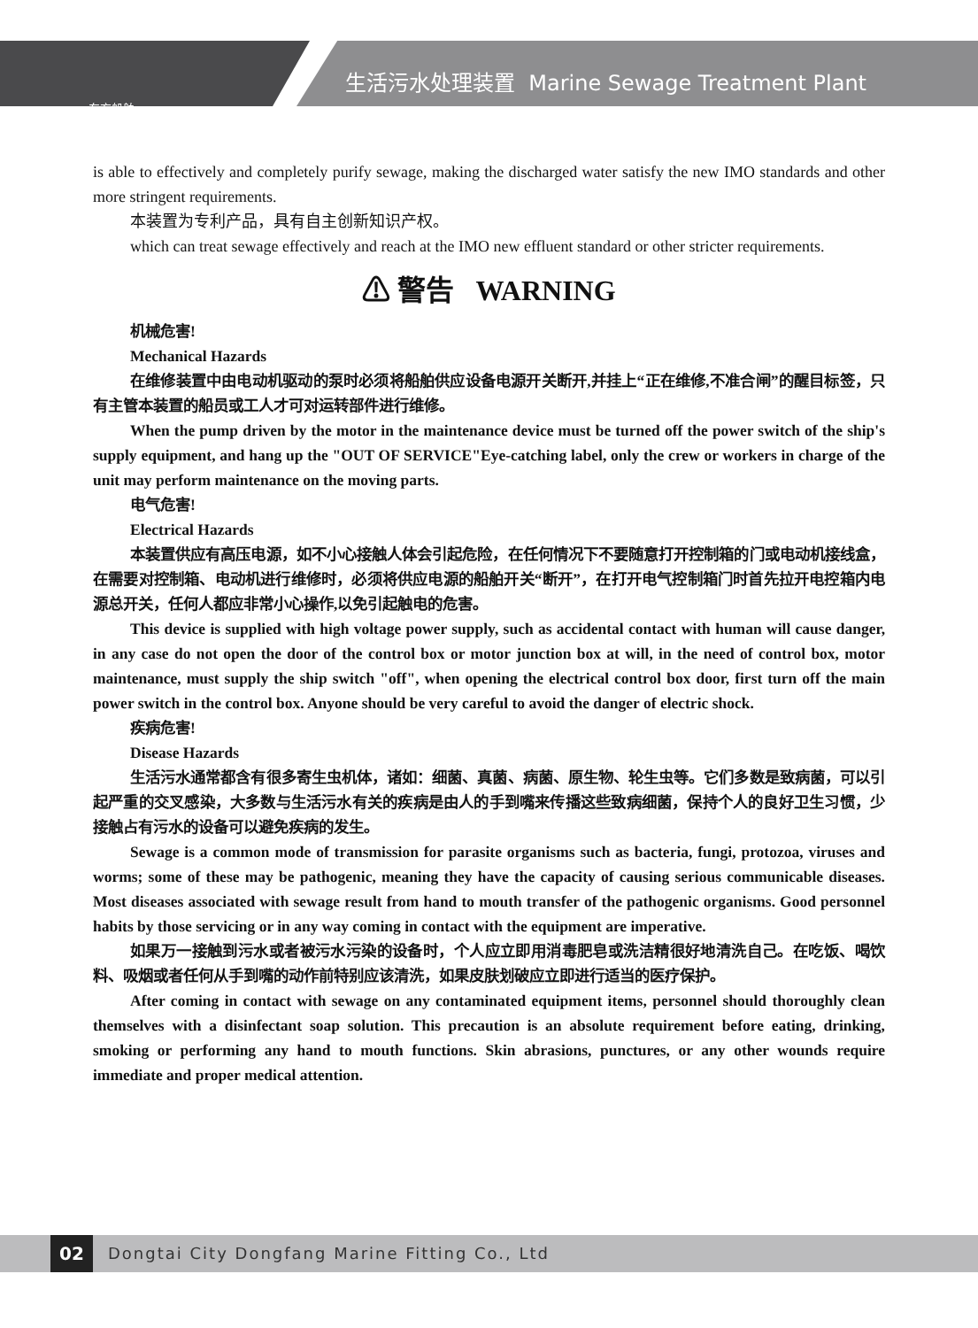东方船舶
生活污水处理装置 Marine Sewage Treatment Plant
is able to effectively and completely purify sewage, making the discharged water satisfy the new IMO standards and other more stringent requirements.
本装置为专利产品，具有自主创新知识产权。
which can treat sewage effectively and reach at the IMO new effluent standard or other stricter requirements.
⚠ 警告 WARNING
机械危害!
Mechanical Hazards
在维修装置中由电动机驱动的泵时必须将船舶供应设备电源开关断开,并挂上“正在维修,不准合闸”的醒目标签，只有主管本装置的船员或工人才可对运转部件进行维修。
When the pump driven by the motor in the maintenance device must be turned off the power switch of the ship's supply equipment, and hang up the "OUT OF SERVICE"Eye-catching label, only the crew or workers in charge of the unit may perform maintenance on the moving parts.
电气危害!
Electrical Hazards
本装置供应有高压电源，如不小心接触人体会引起危险，在任何情况下不要随意打开控制箱的门或电动机接线盒，在需要对控制箱、电动机进行维修时，必须将供应电源的船舶开关“断开”，在打开电气控制箱门时首先拉开电控箱内电源总开关，任何人都应非常小心操作,以免引起触电的危害。
This device is supplied with high voltage power supply, such as accidental contact with human will cause danger, in any case do not open the door of the control box or motor junction box at will, in the need of control box, motor maintenance, must supply the ship switch "off", when opening the electrical control box door, first turn off the main power switch in the control box. Anyone should be very careful to avoid the danger of electric shock.
疾病危害!
Disease Hazards
生活污水通常都含有很多寄生虫机体，诸如：细菌、真菌、病菌、原生物、轮生虫等。它们多数是致病菌，可以引起严重的交叉感染，大多数与生活污水有关的疾病是由人的手到嘴来传播这些致病细菌，保持个人的良好卫生习惯，少接触占有污水的设备可以避免疾病的发生。
Sewage is a common mode of transmission for parasite organisms such as bacteria, fungi, protozoa, viruses and worms; some of these may be pathogenic, meaning they have the capacity of causing serious communicable diseases. Most diseases associated with sewage result from hand to mouth transfer of the pathogenic organisms. Good personnel habits by those servicing or in any way coming in contact with the equipment are imperative.
如果万一接触到污水或者被污水污染的设备时，个人应立即用消毒肥皂或洗洁精很好地清洗自己。在吃饭、喝饮料、吸烟或者任何从手到嘴的动作前特别应该清洗，如果皮肤划破应立即进行适当的医疗保护。
After coming in contact with sewage on any contaminated equipment items, personnel should thoroughly clean themselves with a disinfectant soap solution. This precaution is an absolute requirement before eating, drinking, smoking or performing any hand to mouth functions. Skin abrasions, punctures, or any other wounds require immediate and proper medical attention.
02
Dongtai City Dongfang Marine Fitting Co., Ltd